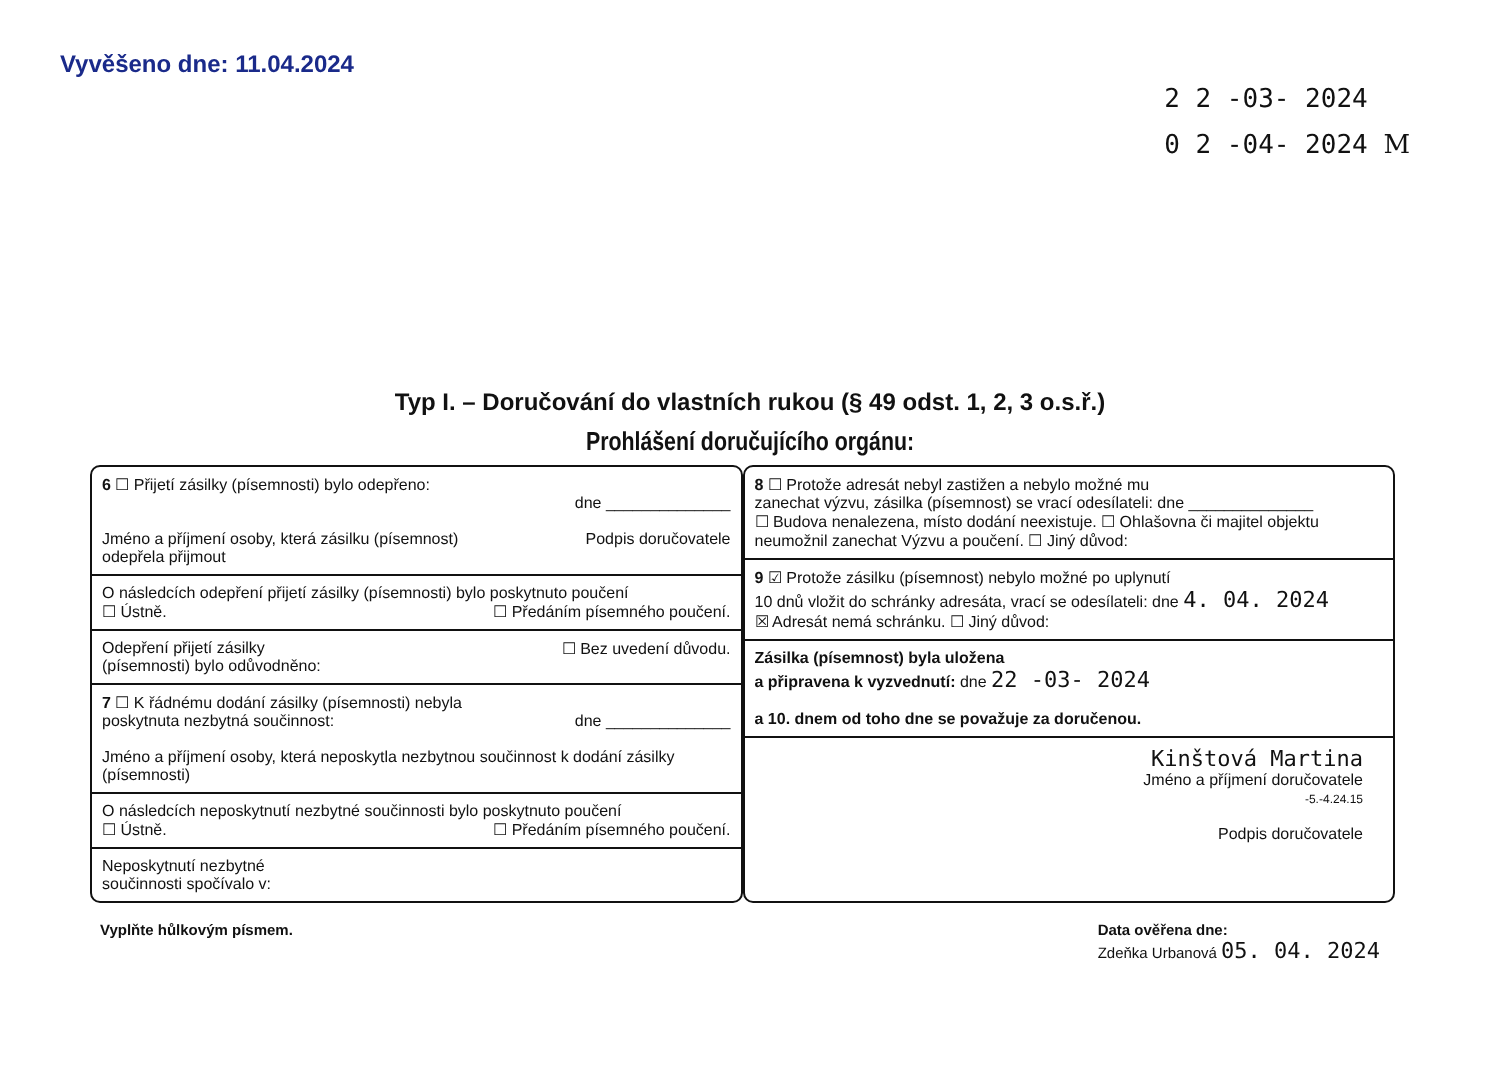Vyvěšeno dne: 11.04.2024
2 2 -03- 2024
0 2 -04- 2024 M
Typ I. – Doručování do vlastních rukou (§ 49 odst. 1, 2, 3 o.s.ř.)
Prohlášení doručujícího orgánu:
6 ☐ Přijetí zásilky (písemnosti) bylo odepřeno:
dne ______________
Jméno a příjmení osoby, která zásilku (písemnost)
odepřela přijmout Podpis doručovatele
O následcích odepření přijetí zásilky (písemnosti) bylo poskytnuto poučení
☐ Ústně. ☐ Předáním písemného poučení.
Odepření přijetí zásilky
(písemnosti) bylo odůvodněno: ☐ Bez uvedení důvodu.
7 ☐ K řádnému dodání zásilky (písemnosti) nebyla
poskytnuta nezbytná součinnost: dne ______________
Jméno a příjmení osoby, která neposkytla nezbytnou součinnost k dodání zásilky (písemnosti)
O následcích neposkytnutí nezbytné součinnosti bylo poskytnuto poučení
☐ Ústně. ☐ Předáním písemného poučení.
Neposkytnutí nezbytné
součinnosti spočívalo v:
8 ☐ Protože adresát nebyl zastižen a nebylo možné mu
zanechat výzvu, zásilka (písemnost) se vrací odesílateli: dne ______________
☐ Budova nenalezena, místo dodání neexistuje. ☐ Ohlašovna či majitel objektu neumožnil zanechat Výzvu a poučení. ☐ Jiný důvod:
9 ☑ Protože zásilku (písemnost) nebylo možné po uplynutí
10 dnů vložit do schránky adresáta, vrací se odesílateli: dne 4. 04. 2024
☒ Adresát nemá schránku. ☐ Jiný důvod:
Zásilka (písemnost) byla uložena
a připravena k vyzvednutí: dne 22 -03- 2024
a 10. dnem od toho dne se považuje za doručenou.
Kinštová Martina
Jméno a příjmení doručovatele
-5.-4.24.15
Podpis doručovatele
Vyplňte hůlkovým písmem. Data ověřena dne:
Zdeňka Urbanová 05. 04. 2024